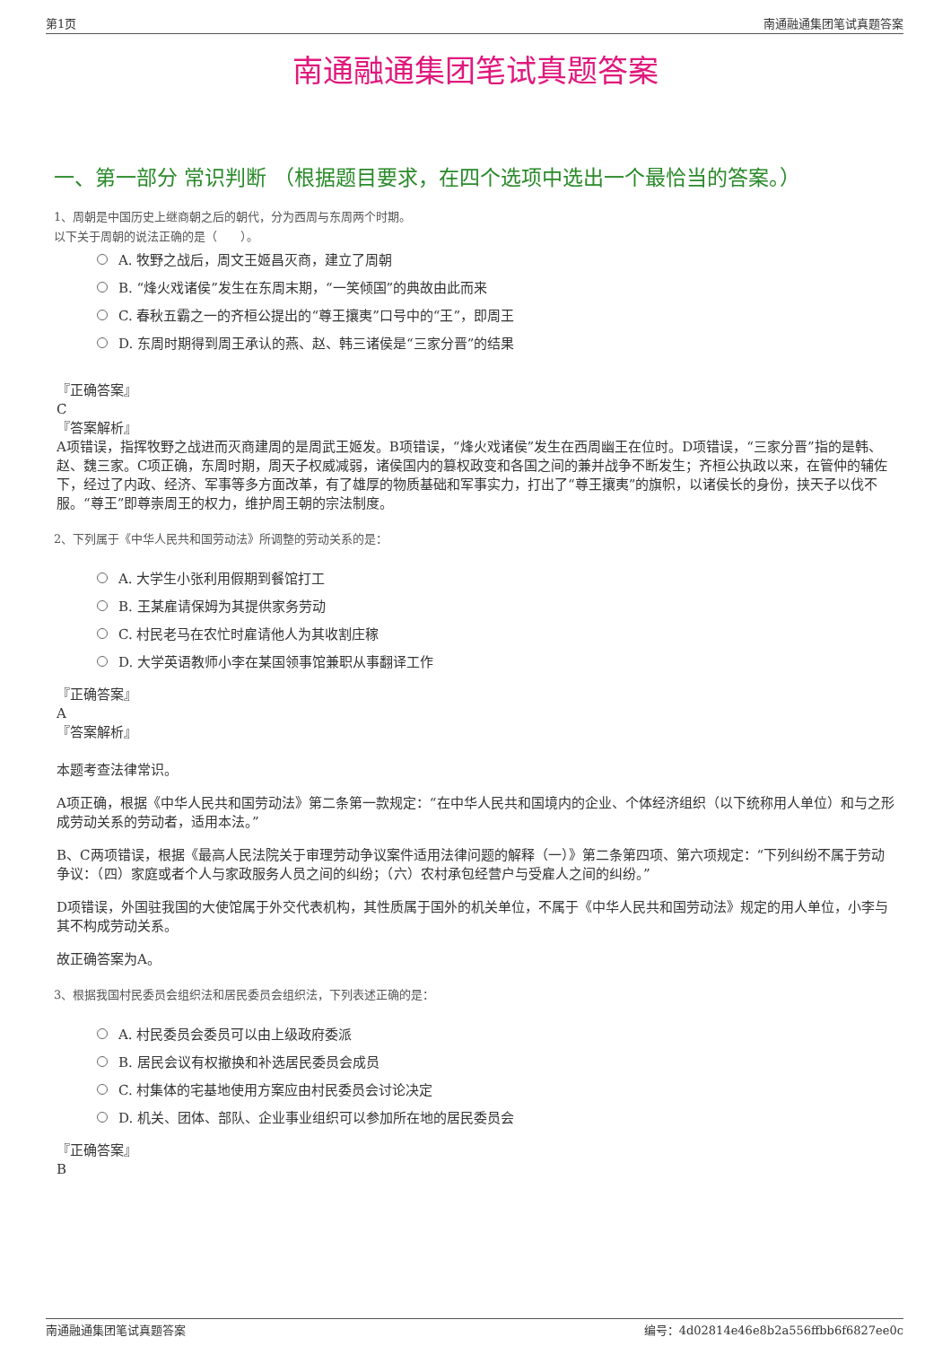第1页 南通融通集团笔试真题答案
南通融通集团笔试真题答案
一、第一部分 常识判断 （根据题目要求，在四个选项中选出一个最恰当的答案。）
1、周朝是中国历史上继商朝之后的朝代，分为西周与东周两个时期。
以下关于周朝的说法正确的是（　　）。
A. 牧野之战后，周文王姬昌灭商，建立了周朝
B. “烽火戏诸侯”发生在东周末期，“一笑倾国”的典故由此而来
C. 春秋五霸之一的齐桓公提出的“尊王攘夷”口号中的“王”，即周王
D. 东周时期得到周王承认的燕、赵、韩三诸侯是“三家分晋”的结果
『正确答案』
C
『答案解析』
A项错误，指挥牧野之战进而灭商建周的是周武王姬发。B项错误，“烽火戏诸侯”发生在西周幽王在位时。D项错误，“三家分晋”指的是韩、赵、魏三家。C项正确，东周时期，周天子权威减弱，诸侯国内的篡权政变和各国之间的兼并战争不断发生；齐桓公执政以来，在管仲的辅佐下，经过了内政、经济、军事等多方面改革，有了雄厚的物质基础和军事实力，打出了“尊王攘夷”的旗帜，以诸侯长的身份，挟天子以伐不服。“尊王”即尊崇周王的权力，维护周王朝的宗法制度。
2、下列属于《中华人民共和国劳动法》所调整的劳动关系的是：
A. 大学生小张利用假期到餐馆打工
B. 王某雇请保姆为其提供家务劳动
C. 村民老马在农忙时雇请他人为其收割庄稼
D. 大学英语教师小李在某国领事馆兼职从事翻译工作
『正确答案』
A
『答案解析』
本题考查法律常识。
A项正确，根据《中华人民共和国劳动法》第二条第一款规定：“在中华人民共和国境内的企业、个体经济组织（以下统称用人单位）和与之形成劳动关系的劳动者，适用本法。”
B、C两项错误，根据《最高人民法院关于审理劳动争议案件适用法律问题的解释（一）》第二条第四项、第六项规定：“下列纠纷不属于劳动争议：（四）家庭或者个人与家政服务人员之间的纠纷；（六）农村承包经营户与受雇人之间的纠纷。”
D项错误，外国驻我国的大使馆属于外交代表机构，其性质属于国外的机关单位，不属于《中华人民共和国劳动法》规定的用人单位，小李与其不构成劳动关系。
故正确答案为A。
3、根据我国村民委员会组织法和居民委员会组织法，下列表述正确的是：
A. 村民委员会委员可以由上级政府委派
B. 居民会议有权撤换和补选居民委员会成员
C. 村集体的宅基地使用方案应由村民委员会讨论决定
D. 机关、团体、部队、企业事业组织可以参加所在地的居民委员会
『正确答案』
B
南通融通集团笔试真题答案 编号：4d02814e46e8b2a556ffbb6f6827ee0c